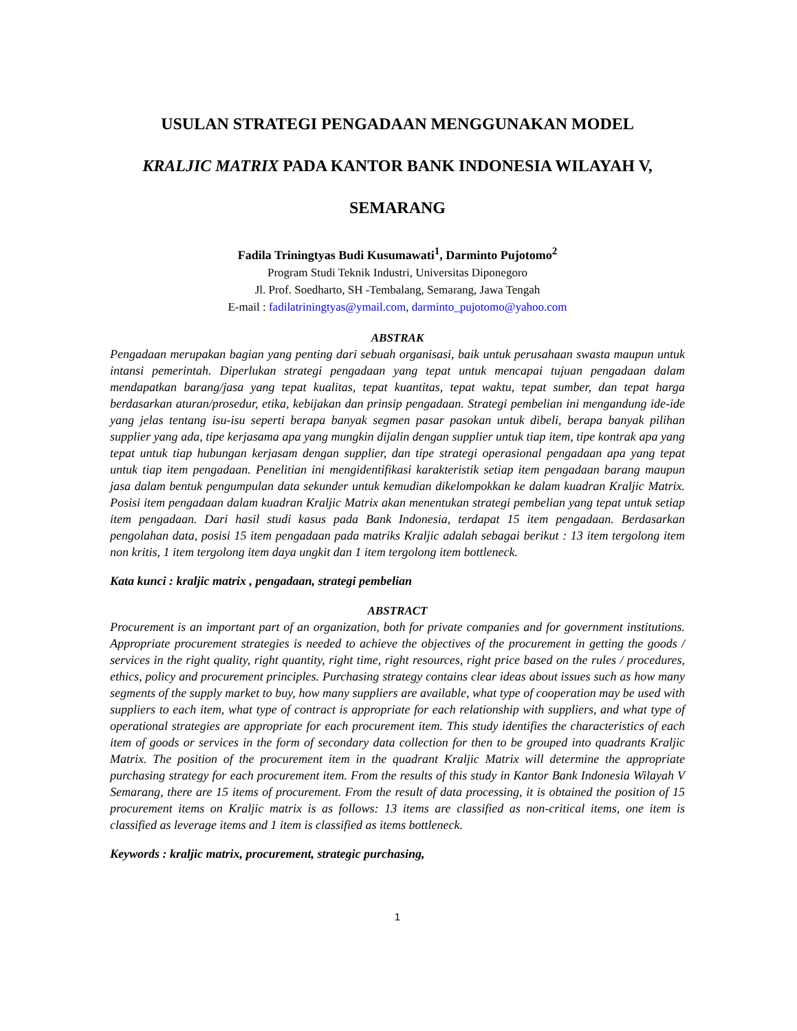USULAN STRATEGI PENGADAAN MENGGUNAKAN MODEL
KRALJIC MATRIX PADA KANTOR BANK INDONESIA WILAYAH V,
SEMARANG
Fadila Triningtyas Budi Kusumawati<sup>1</sup>, Darminto Pujotomo<sup>2</sup>
Program Studi Teknik Industri, Universitas Diponegoro
Jl. Prof. Soedharto, SH -Tembalang, Semarang, Jawa Tengah
E-mail : fadilatriningtyas@ymail.com, darminto_pujotomo@yahoo.com
ABSTRAK
Pengadaan merupakan bagian yang penting dari sebuah organisasi, baik untuk perusahaan swasta maupun untuk intansi pemerintah. Diperlukan strategi pengadaan yang tepat untuk mencapai tujuan pengadaan dalam mendapatkan barang/jasa yang tepat kualitas, tepat kuantitas, tepat waktu, tepat sumber, dan tepat harga berdasarkan aturan/prosedur, etika, kebijakan dan prinsip pengadaan. Strategi pembelian ini mengandung ide-ide yang jelas tentang isu-isu seperti berapa banyak segmen pasar pasokan untuk dibeli, berapa banyak pilihan supplier yang ada, tipe kerjasama apa yang mungkin dijalin dengan supplier untuk tiap item, tipe kontrak apa yang tepat untuk tiap hubungan kerjasam dengan supplier, dan tipe strategi operasional pengadaan apa yang tepat untuk tiap item pengadaan. Penelitian ini mengidentifikasi karakteristik setiap item pengadaan barang maupun jasa dalam bentuk pengumpulan data sekunder untuk kemudian dikelompokkan ke dalam kuadran Kraljic Matrix. Posisi item pengadaan dalam kuadran Kraljic Matrix akan menentukan strategi pembelian yang tepat untuk setiap item pengadaan. Dari hasil studi kasus pada Bank Indonesia, terdapat 15 item pengadaan. Berdasarkan pengolahan data, posisi 15 item pengadaan pada matriks Kraljic adalah sebagai berikut : 13 item tergolong item non kritis, 1 item tergolong item daya ungkit dan 1 item tergolong item bottleneck.
Kata kunci : kraljic matrix , pengadaan, strategi pembelian
ABSTRACT
Procurement is an important part of an organization, both for private companies and for government institutions. Appropriate procurement strategies is needed to achieve the objectives of the procurement in getting the goods / services in the right quality, right quantity, right time, right resources, right price based on the rules / procedures, ethics, policy and procurement principles. Purchasing strategy contains clear ideas about issues such as how many segments of the supply market to buy, how many suppliers are available, what type of cooperation may be used with suppliers to each item, what type of contract is appropriate for each relationship with suppliers, and what type of operational strategies are appropriate for each procurement item. This study identifies the characteristics of each item of goods or services in the form of secondary data collection for then to be grouped into quadrants Kraljic Matrix. The position of the procurement item in the quadrant Kraljic Matrix will determine the appropriate purchasing strategy for each procurement item. From the results of this study in Kantor Bank Indonesia Wilayah V Semarang, there are 15 items of procurement. From the result of data processing, it is obtained the position of 15 procurement items on Kraljic matrix is as follows: 13 items are classified as non-critical items, one item is classified as leverage items and 1 item is classified as items bottleneck.
Keywords : kraljic matrix, procurement, strategic purchasing,
1